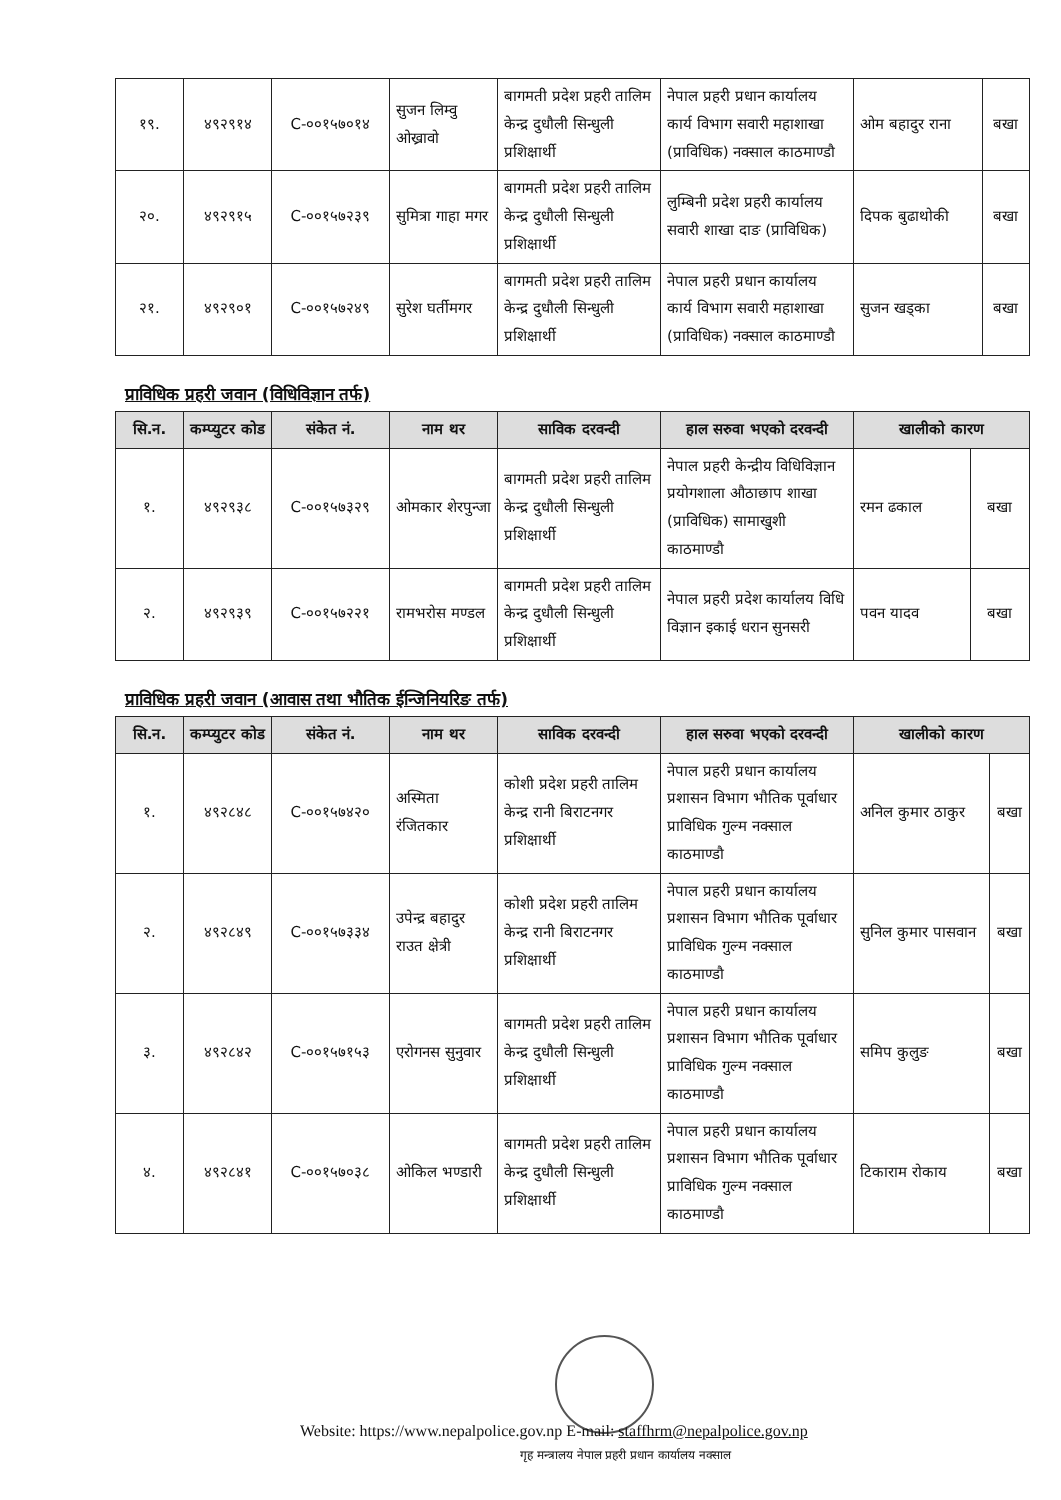| १९. | ४९२९१४ | C-००१५७०१४ | सुजन लिम्वु ओख्रावो | बागमती प्रदेश प्रहरी तालिम केन्द्र दुधौली सिन्धुली प्रशिक्षार्थी | नेपाल प्रहरी प्रधान कार्यालय कार्य विभाग सवारी महाशाखा (प्राविधिक) नक्साल काठमाण्डौ | ओम बहादुर राना | बखा |
| २०. | ४९२९१५ | C-००१५७२३९ | सुमित्रा गाहा मगर | बागमती प्रदेश प्रहरी तालिम केन्द्र दुधौली सिन्धुली प्रशिक्षार्थी | लुम्बिनी प्रदेश प्रहरी कार्यालय सवारी शाखा दाङ (प्राविधिक) | दिपक बुढाथोकी | बखा |
| २१. | ४९२९०१ | C-००१५७२४९ | सुरेश घर्तीमगर | बागमती प्रदेश प्रहरी तालिम केन्द्र दुधौली सिन्धुली प्रशिक्षार्थी | नेपाल प्रहरी प्रधान कार्यालय कार्य विभाग सवारी महाशाखा (प्राविधिक) नक्साल काठमाण्डौ | सुजन खड्का | बखा |
प्राविधिक प्रहरी जवान (विधिविज्ञान तर्फ)
| सि.न. | कम्प्युटर कोड | संकेत नं. | नाम थर | साविक दरवन्दी | हाल सरुवा भएको दरवन्दी | खालीको कारण | |
| --- | --- | --- | --- | --- | --- | --- | --- |
| १. | ४९२९३८ | C-००१५७३२९ | ओमकार शेरपुन्जा | बागमती प्रदेश प्रहरी तालिम केन्द्र दुधौली सिन्धुली प्रशिक्षार्थी | नेपाल प्रहरी केन्द्रीय विधिविज्ञान प्रयोगशाला औठाछाप शाखा (प्राविधिक) सामाखुशी काठमाण्डौ | रमन ढकाल | बखा |
| २. | ४९२९३९ | C-००१५७२२१ | रामभरोस मण्डल | बागमती प्रदेश प्रहरी तालिम केन्द्र दुधौली सिन्धुली प्रशिक्षार्थी | नेपाल प्रहरी प्रदेश कार्यालय विधि विज्ञान इकाई धरान सुनसरी | पवन यादव | बखा |
प्राविधिक प्रहरी जवान (आवास तथा भौतिक ईन्जिनियरिङ तर्फ)
| सि.न. | कम्प्युटर कोड | संकेत नं. | नाम थर | साविक दरवन्दी | हाल सरुवा भएको दरवन्दी | खालीको कारण | |
| --- | --- | --- | --- | --- | --- | --- | --- |
| १. | ४९२८४८ | C-००१५७४२० | अस्मिता रंजितकार | कोशी प्रदेश प्रहरी तालिम केन्द्र रानी बिराटनगर प्रशिक्षार्थी | नेपाल प्रहरी प्रधान कार्यालय प्रशासन विभाग भौतिक पूर्वाधार प्राविधिक गुल्म नक्साल काठमाण्डौ | अनिल कुमार ठाकुर | बखा |
| २. | ४९२८४९ | C-००१५७३३४ | उपेन्द्र बहादुर राउत क्षेत्री | कोशी प्रदेश प्रहरी तालिम केन्द्र रानी बिराटनगर प्रशिक्षार्थी | नेपाल प्रहरी प्रधान कार्यालय प्रशासन विभाग भौतिक पूर्वाधार प्राविधिक गुल्म नक्साल काठमाण्डौ | सुनिल कुमार पासवान | बखा |
| ३. | ४९२८४२ | C-००१५७१५३ | एरोगनस सुनुवार | बागमती प्रदेश प्रहरी तालिम केन्द्र दुधौली सिन्धुली प्रशिक्षार्थी | नेपाल प्रहरी प्रधान कार्यालय प्रशासन विभाग भौतिक पूर्वाधार प्राविधिक गुल्म नक्साल काठमाण्डौ | समिप कुलुङ | बखा |
| ४. | ४९२८४१ | C-००१५७०३८ | ओकिल भण्डारी | बागमती प्रदेश प्रहरी तालिम केन्द्र दुधौली सिन्धुली प्रशिक्षार्थी | नेपाल प्रहरी प्रधान कार्यालय प्रशासन विभाग भौतिक पूर्वाधार प्राविधिक गुल्म नक्साल काठमाण्डौ | टिकाराम रोकाय | बखा |
Website: https://www.nepalpolice.gov.np E-mail: staffhrm@nepalpolice.gov.np
गृह मन्त्रालय नेपाल प्रहरी प्रधान कार्यालय नक्साल